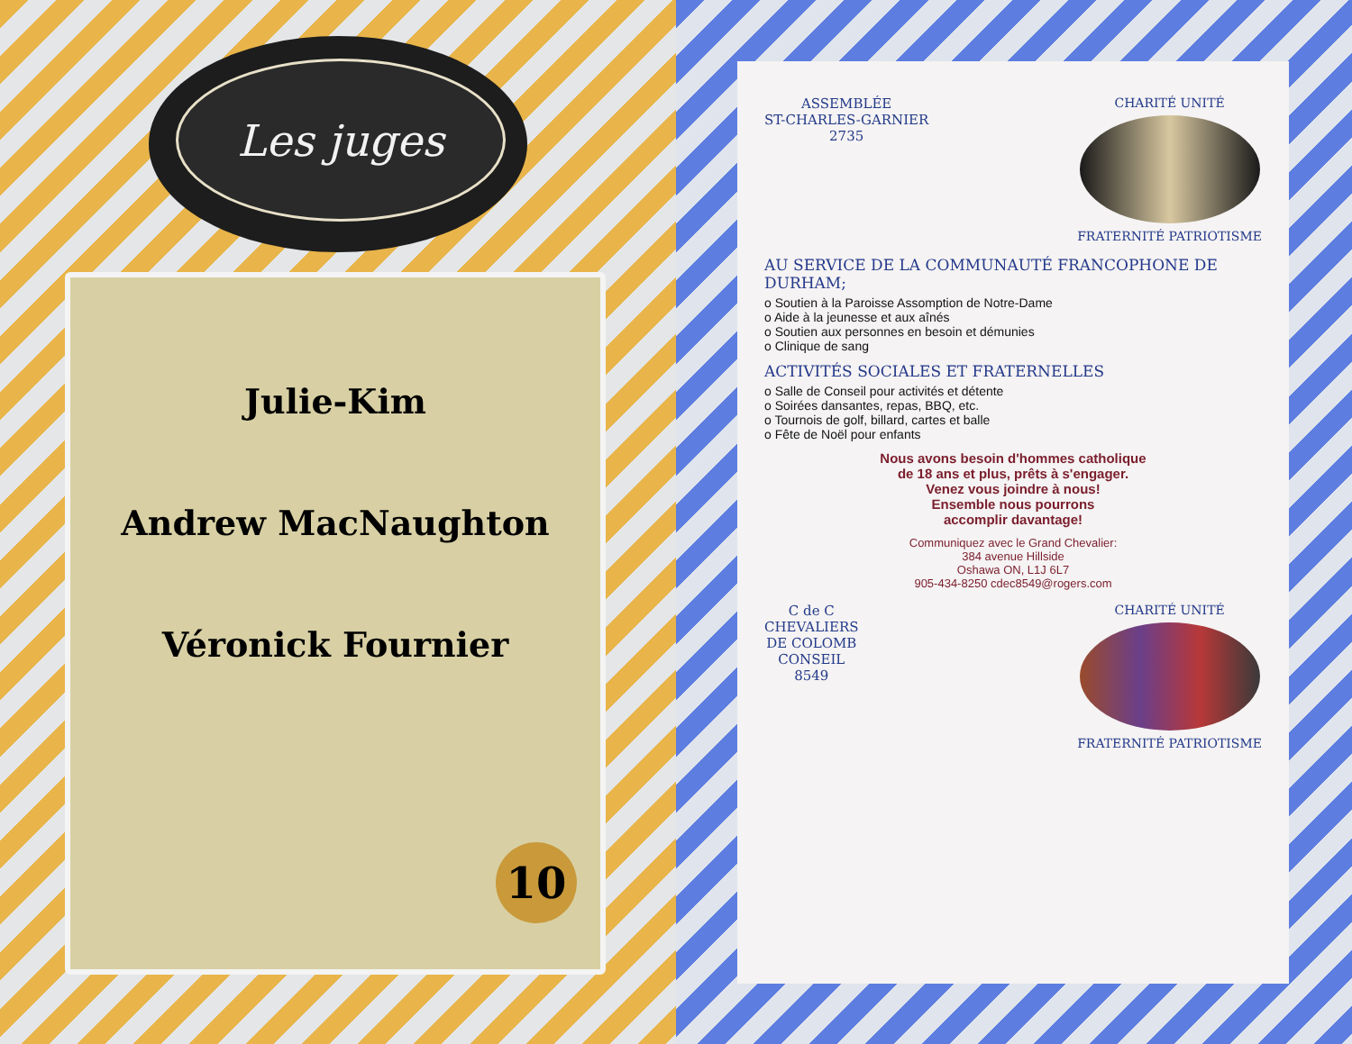Les juges
Julie-Kim
Andrew MacNaughton
Véronick Fournier
10
ASSEMBLÉE
ST-CHARLES-GARNIER
2735
CHARITÉ UNITÉ
FRATERNITÉ PATRIOTISME
AU SERVICE DE LA COMMUNAUTÉ FRANCOPHONE DE DURHAM;
o Soutien à la Paroisse Assomption de Notre-Dame
o Aide à la jeunesse et aux aînés
o Soutien aux personnes en besoin et démunies
o Clinique de sang
ACTIVITÉS SOCIALES ET FRATERNELLES
o Salle de Conseil pour activités et détente
o Soirées dansantes, repas, BBQ, etc.
o Tournois de golf, billard, cartes et balle
o Fête de Noël pour enfants
Nous avons besoin d'hommes catholique
de 18 ans et plus, prêts à s'engager.
Venez vous joindre à nous!
Ensemble nous pourrons
accomplir davantage!
Communiquez avec le Grand Chevalier:
384 avenue Hillside
Oshawa ON, L1J 6L7
905-434-8250 cdec8549@rogers.com
C de C
CHEVALIERS
DE COLOMB
CONSEIL
8549
CHARITÉ UNITÉ
FRATERNITÉ PATRIOTISME